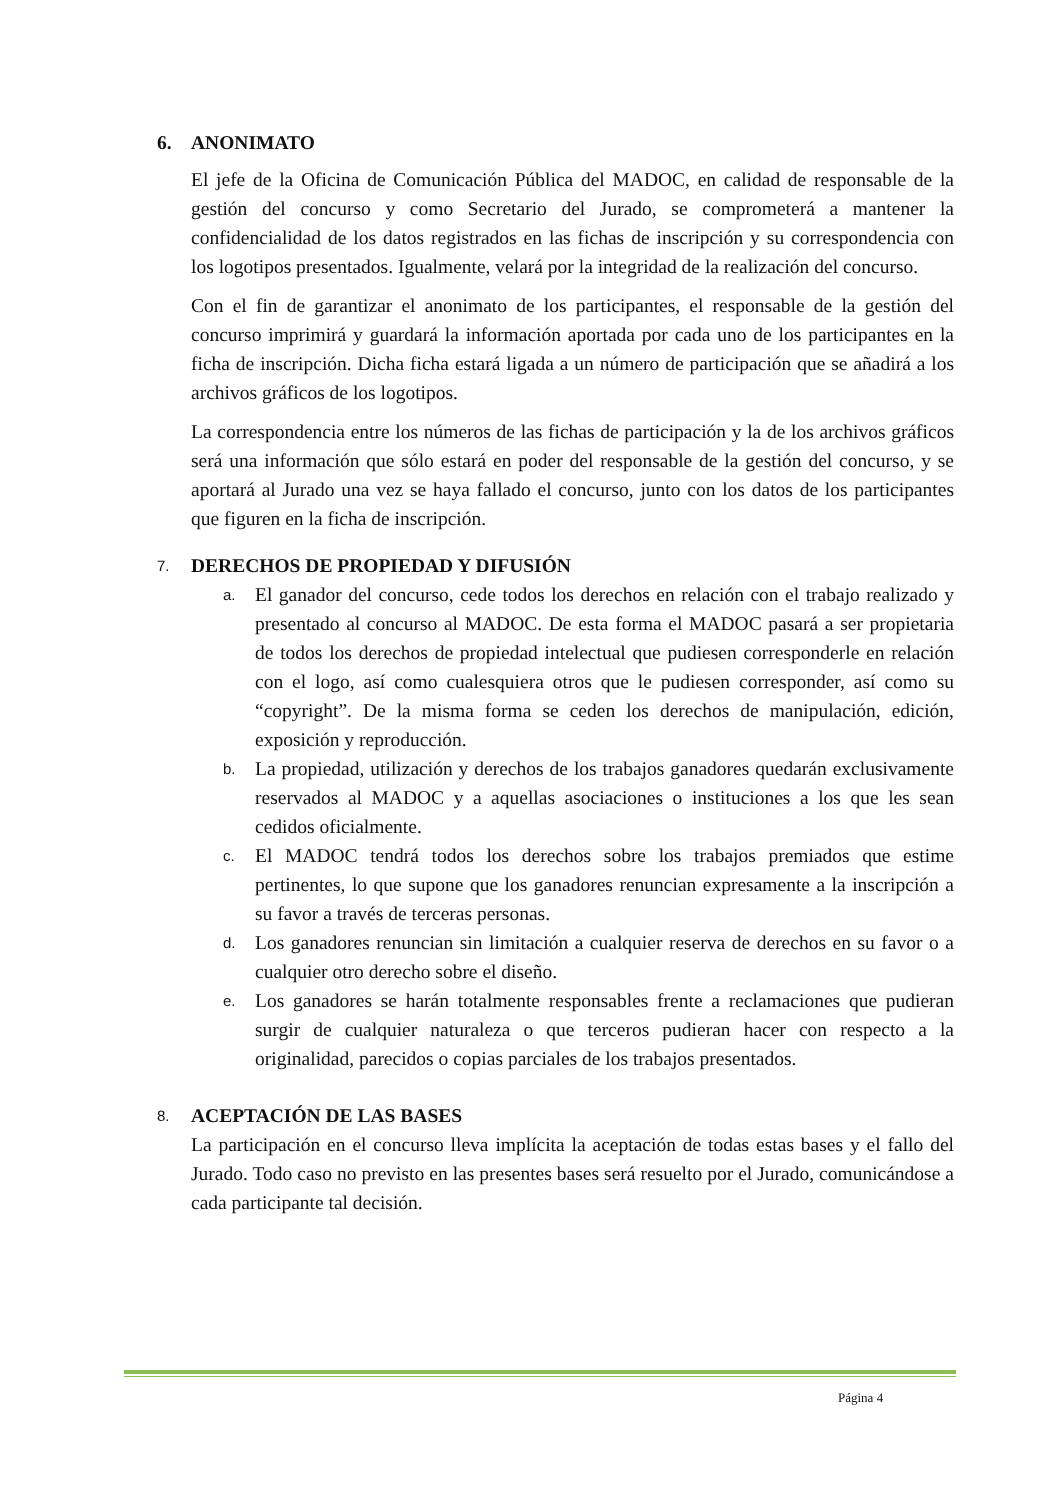6. ANONIMATO
El jefe de la Oficina de Comunicación Pública del MADOC, en calidad de responsable de la gestión del concurso y como Secretario del Jurado, se comprometerá a mantener la confidencialidad de los datos registrados en las fichas de inscripción y su correspondencia con los logotipos presentados. Igualmente, velará por la integridad de la realización del concurso.
Con el fin de garantizar el anonimato de los participantes, el responsable de la gestión del concurso imprimirá y guardará la información aportada por cada uno de los participantes en la ficha de inscripción. Dicha ficha estará ligada a un número de participación que se añadirá a los archivos gráficos de los logotipos.
La correspondencia entre los números de las fichas de participación y la de los archivos gráficos será una información que sólo estará en poder del responsable de la gestión del concurso, y se aportará al Jurado una vez se haya fallado el concurso, junto con los datos de los participantes que figuren en la ficha de inscripción.
7. DERECHOS DE PROPIEDAD Y DIFUSIÓN
a. El ganador del concurso, cede todos los derechos en relación con el trabajo realizado y presentado al concurso al MADOC. De esta forma el MADOC pasará a ser propietaria de todos los derechos de propiedad intelectual que pudiesen corresponderle en relación con el logo, así como cualesquiera otros que le pudiesen corresponder, así como su “copyright”. De la misma forma se ceden los derechos de manipulación, edición, exposición y reproducción.
b. La propiedad, utilización y derechos de los trabajos ganadores quedarán exclusivamente reservados al MADOC y a aquellas asociaciones o instituciones a los que les sean cedidos oficialmente.
c. El MADOC tendrá todos los derechos sobre los trabajos premiados que estime pertinentes, lo que supone que los ganadores renuncian expresamente a la inscripción a su favor a través de terceras personas.
d. Los ganadores renuncian sin limitación a cualquier reserva de derechos en su favor o a cualquier otro derecho sobre el diseño.
e. Los ganadores se harán totalmente responsables frente a reclamaciones que pudieran surgir de cualquier naturaleza o que terceros pudieran hacer con respecto a la originalidad, parecidos o copias parciales de los trabajos presentados.
8. ACEPTACIÓN DE LAS BASES
La participación en el concurso lleva implícita la aceptación de todas estas bases y el fallo del Jurado. Todo caso no previsto en las presentes bases será resuelto por el Jurado, comunicándose a cada participante tal decisión.
Página 4